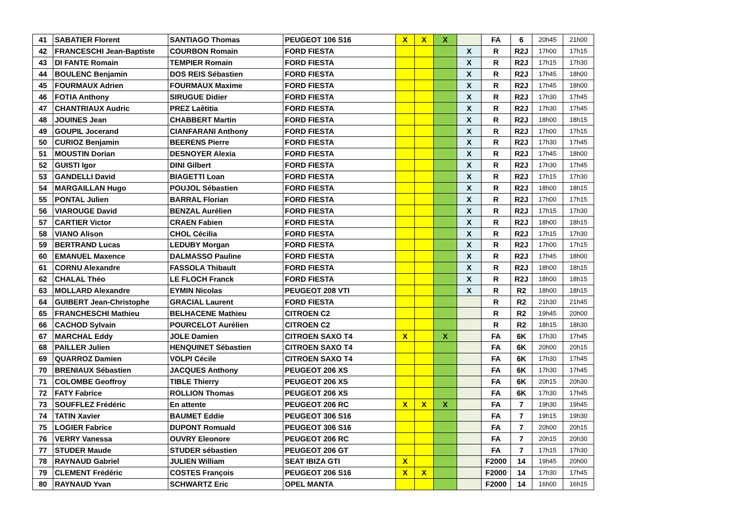| 41 | SABATIER Florent | SANTIAGO Thomas | PEUGEOT 106 S16 | X | X | X | | FA | 6 | 20h45 | 21h00 |
| 42 | FRANCESCHI Jean-Baptiste | COURBON Romain | FORD FIESTA | | | | X | R | R2J | 17h00 | 17h15 |
| 43 | DI FANTE Romain | TEMPIER Romain | FORD FIESTA | | | | X | R | R2J | 17h15 | 17h30 |
| 44 | BOULENC Benjamin | DOS REIS Sébastien | FORD FIESTA | | | | X | R | R2J | 17h45 | 18h00 |
| 45 | FOURMAUX Adrien | FOURMAUX Maxime | FORD FIESTA | | | | X | R | R2J | 17h45 | 18h00 |
| 46 | FOTIA Anthony | SIRUGUE Didier | FORD FIESTA | | | | X | R | R2J | 17h30 | 17h45 |
| 47 | CHANTRIAUX Audric | PREZ Laêtitia | FORD FIESTA | | | | X | R | R2J | 17h30 | 17h45 |
| 48 | JOUINES Jean | CHABBERT Martin | FORD FIESTA | | | | X | R | R2J | 18h00 | 18h15 |
| 49 | GOUPIL Jocerand | CIANFARANI Anthony | FORD FIESTA | | | | X | R | R2J | 17h00 | 17h15 |
| 50 | CURIOZ Benjamin | BEERENS Pierre | FORD FIESTA | | | | X | R | R2J | 17h30 | 17h45 |
| 51 | MOUSTIN Dorian | DESNOYER Alexia | FORD FIESTA | | | | X | R | R2J | 17h45 | 18h00 |
| 52 | GUISTI Igor | DINI Gilbert | FORD FIESTA | | | | X | R | R2J | 17h30 | 17h45 |
| 53 | GANDELLI David | BIAGETTI Loan | FORD FIESTA | | | | X | R | R2J | 17h15 | 17h30 |
| 54 | MARGAILLAN Hugo | POUJOL Sébastien | FORD FIESTA | | | | X | R | R2J | 18h00 | 18h15 |
| 55 | PONTAL Julien | BARRAL Florian | FORD FIESTA | | | | X | R | R2J | 17h00 | 17h15 |
| 56 | VIAROUGE David | BENZAL Aurélien | FORD FIESTA | | | | X | R | R2J | 17h15 | 17h30 |
| 57 | CARTIER Victor | CRAEN Fabien | FORD FIESTA | | | | X | R | R2J | 18h00 | 18h15 |
| 58 | VIANO Alison | CHOL Cécilia | FORD FIESTA | | | | X | R | R2J | 17h15 | 17h30 |
| 59 | BERTRAND Lucas | LEDUBY Morgan | FORD FIESTA | | | | X | R | R2J | 17h00 | 17h15 |
| 60 | EMANUEL Maxence | DALMASSO Pauline | FORD FIESTA | | | | X | R | R2J | 17h45 | 18h00 |
| 61 | CORNU Alexandre | FASSOLA Thibault | FORD FIESTA | | | | X | R | R2J | 18h00 | 18h15 |
| 62 | CHALAL Théo | LE FLOCH Franck | FORD FIESTA | | | | X | R | R2J | 18h00 | 18h15 |
| 63 | MOLLARD Alexandre | EYMIN Nicolas | PEUGEOT 208 VTI | | | | X | R | R2 | 18h00 | 18h15 |
| 64 | GUIBERT Jean-Christophe | GRACIAL Laurent | FORD FIESTA | | | | | R | R2 | 21h30 | 21h45 |
| 65 | FRANCHESCHI Mathieu | BELHACENE Mathieu | CITROEN C2 | | | | | R | R2 | 19h45 | 20h00 |
| 66 | CACHOD Sylvain | POURCELOT Aurélien | CITROEN C2 | | | | | R | R2 | 18h15 | 18h30 |
| 67 | MARCHAL Eddy | JOLE Damien | CITROEN SAXO T4 | X | | X | | FA | 6K | 17h30 | 17h45 |
| 68 | PAILLER Julien | HENQUINET Sébastien | CITROEN SAXO T4 | | | | | FA | 6K | 20h00 | 20h15 |
| 69 | QUARROZ Damien | VOLPI Cécile | CITROEN SAXO T4 | | | | | FA | 6K | 17h30 | 17h45 |
| 70 | BRENIAUX Sébastien | JACQUES Anthony | PEUGEOT 206 XS | | | | | FA | 6K | 17h30 | 17h45 |
| 71 | COLOMBE Geoffroy | TIBLE Thierry | PEUGEOT 206 XS | | | | | FA | 6K | 20h15 | 20h30 |
| 72 | FATY Fabrice | ROLLION Thomas | PEUGEOT 206 XS | | | | | FA | 6K | 17h30 | 17h45 |
| 73 | SOUFFLEZ Frédéric | En attente | PEUGEOT 206 RC | X | X | X | | FA | 7 | 19h30 | 19h45 |
| 74 | TATIN Xavier | BAUMET Eddie | PEUGEOT 306 S16 | | | | | FA | 7 | 19h15 | 19h30 |
| 75 | LOGIER Fabrice | DUPONT Romuald | PEUGEOT 306 S16 | | | | | FA | 7 | 20h00 | 20h15 |
| 76 | VERRY Vanessa | OUVRY Eleonore | PEUGEOT 206 RC | | | | | FA | 7 | 20h15 | 20h30 |
| 77 | STUDER Maude | STUDER sébastien | PEUGEOT 206 GT | | | | | FA | 7 | 17h15 | 17h30 |
| 78 | RAYNAUD Gabriel | JULIEN William | SEAT IBIZA GTI | X | | | | F2000 | 14 | 19h45 | 20h00 |
| 79 | CLEMENT Frédéric | COSTES François | PEUGEOT 206 S16 | X | X | | | F2000 | 14 | 17h30 | 17h45 |
| 80 | RAYNAUD Yvan | SCHWARTZ Eric | OPEL MANTA | | | | | F2000 | 14 | 16h00 | 16h15 |